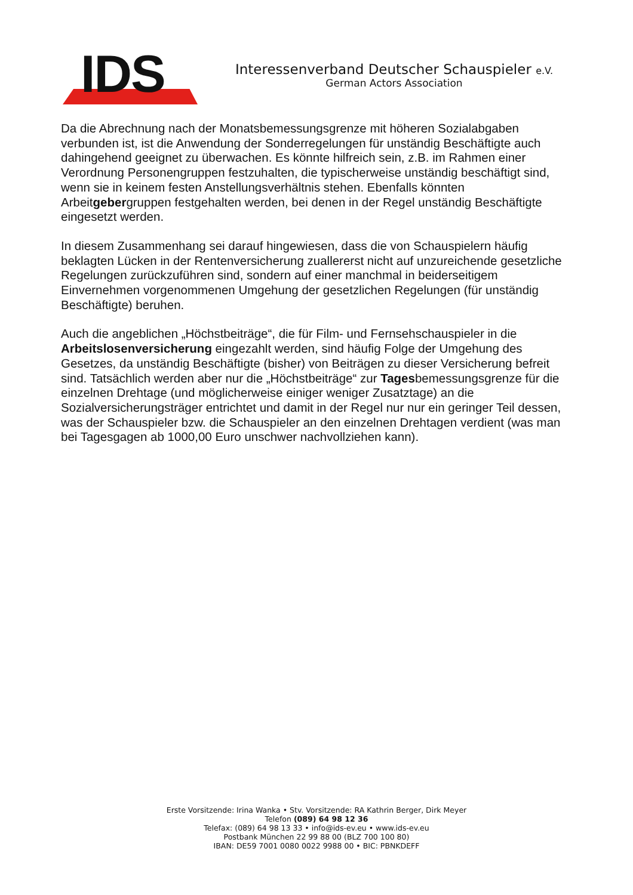IDS
Interessenverband Deutscher Schauspieler e.V.
German Actors Association
Da die Abrechnung nach der Monatsbemessungsgrenze mit höheren Sozialabgaben verbunden ist, ist die Anwendung der Sonderregelungen für unständig Beschäftigte auch dahingehend geeignet zu überwachen. Es könnte hilfreich sein, z.B. im Rahmen einer Verordnung Personengruppen festzuhalten, die typischerweise unständig beschäftigt sind, wenn sie in keinem festen Anstellungsverhältnis stehen. Ebenfalls könnten Arbeitgebergruppen festgehalten werden, bei denen in der Regel unständig Beschäftigte eingesetzt werden.
In diesem Zusammenhang sei darauf hingewiesen, dass die von Schauspielern häufig beklagten Lücken in der Rentenversicherung zuallererst nicht auf unzureichende gesetzliche Regelungen zurückzuführen sind, sondern auf einer manchmal in beiderseitigem Einvernehmen vorgenommenen Umgehung der gesetzlichen Regelungen (für unständig Beschäftigte) beruhen.
Auch die angeblichen „Höchstbeiträge“, die für Film- und Fernsehschauspieler in die Arbeitslosenversicherung eingezahlt werden, sind häufig Folge der Umgehung des Gesetzes, da unständig Beschäftigte (bisher) von Beiträgen zu dieser Versicherung befreit sind. Tatsächlich werden aber nur die „Höchstbeiträge“ zur Tagesbemessungsgrenze für die einzelnen Drehtage (und möglicherweise einiger weniger Zusatztage) an die Sozialversicherungsträger entrichtet und damit in der Regel nur nur ein geringer Teil dessen, was der Schauspieler bzw. die Schauspieler an den einzelnen Drehtagen verdient (was man bei Tagesgagen ab 1000,00 Euro unschwer nachvollziehen kann).
Erste Vorsitzende: Irina Wanka • Stv. Vorsitzende: RA Kathrin Berger, Dirk Meyer
Telefon (089) 64 98 12 36
Telefax: (089) 64 98 13 33 • info@ids-ev.eu • www.ids-ev.eu
Postbank München 22 99 88 00 (BLZ 700 100 80)
IBAN: DE59 7001 0080 0022 9988 00 • BIC: PBNKDEFF